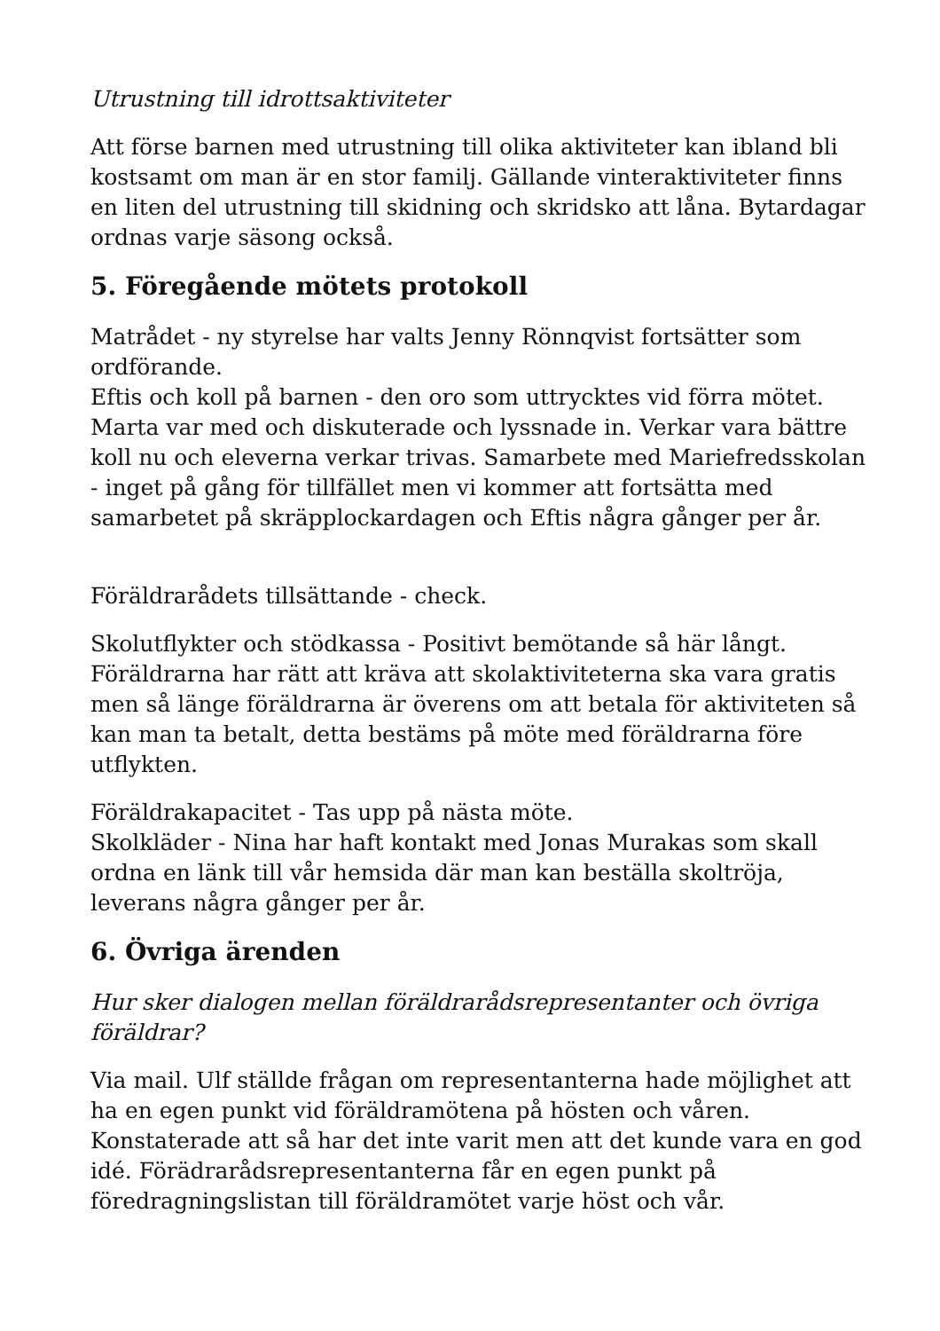Utrustning till idrottsaktiviteter
Att förse barnen med utrustning till olika aktiviteter kan ibland bli kostsamt om man är en stor familj. Gällande vinteraktiviteter finns en liten del utrustning till skidning och skridsko att låna. Bytardagar ordnas varje säsong också.
5. Föregående mötets protokoll
Matrådet - ny styrelse har valts Jenny Rönnqvist fortsätter som ordförande.
Eftis och koll på barnen - den oro som uttrycktes vid förra mötet. Marta var med och diskuterade och lyssnade in. Verkar vara bättre koll nu och eleverna verkar trivas. Samarbete med Mariefredsskolan - inget på gång för tillfället men vi kommer att fortsätta med samarbetet på skräpplockardagen och Eftis några gånger per år.
Föräldrarådets tillsättande - check.
Skolutflykter och stödkassa - Positivt bemötande så här långt. Föräldrarna har rätt att kräva att skolaktiviteterna ska vara gratis men så länge föräldrarna är överens om att betala för aktiviteten så kan man ta betalt, detta bestäms på möte med föräldrarna före utflykten.
Föräldrakapacitet - Tas upp på nästa möte.
Skolkläder - Nina har haft kontakt med Jonas Murakas som skall ordna en länk till vår hemsida där man kan beställa skoltröja, leverans några gånger per år.
6. Övriga ärenden
Hur sker dialogen mellan föräldrarådsrepresentanter och övriga föräldrar?
Via mail. Ulf ställde frågan om representanterna hade möjlighet att ha en egen punkt vid föräldramötena på hösten och våren. Konstaterade att så har det inte varit men att det kunde vara en god idé. Förädrarådsrepresentanterna får en egen punkt på föredragningslistan till föräldramötet varje höst och vår.